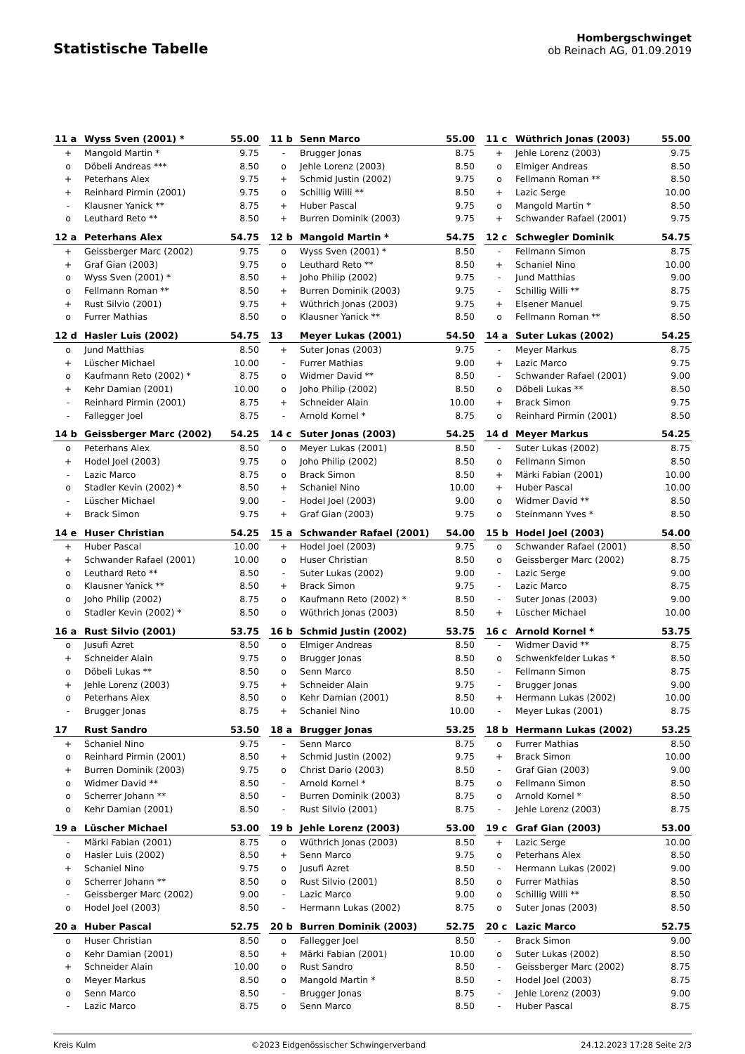Statistische Tabelle
Hombergschwinget
ob Reinach AG, 01.09.2019
| 11 a | Wyss Sven (2001) * | 55.00 |
| --- | --- | --- |
| + | Mangold Martin * | 9.75 |
| o | Döbeli Andreas *** | 8.50 |
| + | Peterhans Alex | 9.75 |
| + | Reinhard Pirmin (2001) | 9.75 |
| - | Klausner Yanick ** | 8.75 |
| o | Leuthard Reto ** | 8.50 |
| 11 b | Senn Marco | 55.00 |
| --- | --- | --- |
| - | Brugger Jonas | 8.75 |
| o | Jehle Lorenz (2003) | 8.50 |
| + | Schmid Justin (2002) | 9.75 |
| o | Schillig Willi ** | 8.50 |
| + | Huber Pascal | 9.75 |
| + | Burren Dominik (2003) | 9.75 |
| 11 c | Wüthrich Jonas (2003) | 55.00 |
| --- | --- | --- |
| + | Jehle Lorenz (2003) | 9.75 |
| o | Elmiger Andreas | 8.50 |
| o | Fellmann Roman ** | 8.50 |
| + | Lazic Serge | 10.00 |
| o | Mangold Martin * | 8.50 |
| + | Schwander Rafael (2001) | 9.75 |
| 12 a | Peterhans Alex | 54.75 |
| --- | --- | --- |
| + | Geissberger Marc (2002) | 9.75 |
| + | Graf Gian (2003) | 9.75 |
| o | Wyss Sven (2001) * | 8.50 |
| o | Fellmann Roman ** | 8.50 |
| + | Rust Silvio (2001) | 9.75 |
| o | Furrer Mathias | 8.50 |
| 12 b | Mangold Martin * | 54.75 |
| --- | --- | --- |
| o | Wyss Sven (2001) * | 8.50 |
| o | Leuthard Reto ** | 8.50 |
| + | Joho Philip (2002) | 9.75 |
| + | Burren Dominik (2003) | 9.75 |
| + | Wüthrich Jonas (2003) | 9.75 |
| o | Klausner Yanick ** | 8.50 |
| 12 c | Schwegler Dominik | 54.75 |
| --- | --- | --- |
| - | Fellmann Simon | 8.75 |
| + | Schaniel Nino | 10.00 |
| - | Jund Matthias | 9.00 |
| - | Schillig Willi ** | 8.75 |
| + | Elsener Manuel | 9.75 |
| o | Fellmann Roman ** | 8.50 |
| 12 d | Hasler Luis (2002) | 54.75 |
| --- | --- | --- |
| o | Jund Matthias | 8.50 |
| + | Lüscher Michael | 10.00 |
| o | Kaufmann Reto (2002) * | 8.75 |
| + | Kehr Damian (2001) | 10.00 |
| - | Reinhard Pirmin (2001) | 8.75 |
| - | Fallegger Joel | 8.75 |
| 13 | Meyer Lukas (2001) | 54.50 |
| --- | --- | --- |
| + | Suter Jonas (2003) | 9.75 |
| - | Furrer Mathias | 9.00 |
| o | Widmer David ** | 8.50 |
| o | Joho Philip (2002) | 8.50 |
| + | Schneider Alain | 10.00 |
| - | Arnold Kornel * | 8.75 |
| 14 a | Suter Lukas (2002) | 54.25 |
| --- | --- | --- |
| - | Meyer Markus | 8.75 |
| + | Lazic Marco | 9.75 |
| - | Schwander Rafael (2001) | 9.00 |
| o | Döbeli Lukas ** | 8.50 |
| + | Brack Simon | 9.75 |
| o | Reinhard Pirmin (2001) | 8.50 |
| 14 b | Geissberger Marc (2002) | 54.25 |
| --- | --- | --- |
| o | Peterhans Alex | 8.50 |
| + | Hodel Joel (2003) | 9.75 |
| - | Lazic Marco | 8.75 |
| o | Stadler Kevin (2002) * | 8.50 |
| - | Lüscher Michael | 9.00 |
| + | Brack Simon | 9.75 |
| 14 c | Suter Jonas (2003) | 54.25 |
| --- | --- | --- |
| o | Meyer Lukas (2001) | 8.50 |
| o | Joho Philip (2002) | 8.50 |
| o | Brack Simon | 8.50 |
| + | Schaniel Nino | 10.00 |
| - | Hodel Joel (2003) | 9.00 |
| + | Graf Gian (2003) | 9.75 |
| 14 d | Meyer Markus | 54.25 |
| --- | --- | --- |
| - | Suter Lukas (2002) | 8.75 |
| o | Fellmann Simon | 8.50 |
| + | Märki Fabian (2001) | 10.00 |
| + | Huber Pascal | 10.00 |
| o | Widmer David ** | 8.50 |
| o | Steinmann Yves * | 8.50 |
| 14 e | Huser Christian | 54.25 |
| --- | --- | --- |
| + | Huber Pascal | 10.00 |
| + | Schwander Rafael (2001) | 10.00 |
| o | Leuthard Reto ** | 8.50 |
| o | Klausner Yanick ** | 8.50 |
| o | Joho Philip (2002) | 8.75 |
| o | Stadler Kevin (2002) * | 8.50 |
| 15 a | Schwander Rafael (2001) | 54.00 |
| --- | --- | --- |
| + | Hodel Joel (2003) | 9.75 |
| o | Huser Christian | 8.50 |
| - | Suter Lukas (2002) | 9.00 |
| + | Brack Simon | 9.75 |
| o | Kaufmann Reto (2002) * | 8.50 |
| o | Wüthrich Jonas (2003) | 8.50 |
| 15 b | Hodel Joel (2003) | 54.00 |
| --- | --- | --- |
| o | Schwander Rafael (2001) | 8.50 |
| o | Geissberger Marc (2002) | 8.75 |
| - | Lazic Serge | 9.00 |
| - | Lazic Marco | 8.75 |
| - | Suter Jonas (2003) | 9.00 |
| + | Lüscher Michael | 10.00 |
| 16 a | Rust Silvio (2001) | 53.75 |
| --- | --- | --- |
| o | Jusufi Azret | 8.50 |
| + | Schneider Alain | 9.75 |
| o | Döbeli Lukas ** | 8.50 |
| + | Jehle Lorenz (2003) | 9.75 |
| o | Peterhans Alex | 8.50 |
| - | Brugger Jonas | 8.75 |
| 16 b | Schmid Justin (2002) | 53.75 |
| --- | --- | --- |
| o | Elmiger Andreas | 8.50 |
| o | Brugger Jonas | 8.50 |
| o | Senn Marco | 8.50 |
| + | Schneider Alain | 9.75 |
| o | Kehr Damian (2001) | 8.50 |
| + | Schaniel Nino | 10.00 |
| 16 c | Arnold Kornel * | 53.75 |
| --- | --- | --- |
| - | Widmer David ** | 8.75 |
| o | Schwenkfelder Lukas * | 8.50 |
| - | Fellmann Simon | 8.75 |
| - | Brugger Jonas | 9.00 |
| + | Hermann Lukas (2002) | 10.00 |
| - | Meyer Lukas (2001) | 8.75 |
| 17 | Rust Sandro | 53.50 |
| --- | --- | --- |
| + | Schaniel Nino | 9.75 |
| o | Reinhard Pirmin (2001) | 8.50 |
| + | Burren Dominik (2003) | 9.75 |
| o | Widmer David ** | 8.50 |
| o | Scherrer Johann ** | 8.50 |
| o | Kehr Damian (2001) | 8.50 |
| 18 a | Brugger Jonas | 53.25 |
| --- | --- | --- |
| - | Senn Marco | 8.75 |
| + | Schmid Justin (2002) | 9.75 |
| o | Christ Dario (2003) | 8.50 |
| - | Arnold Kornel * | 8.75 |
| - | Burren Dominik (2003) | 8.75 |
| - | Rust Silvio (2001) | 8.75 |
| 18 b | Hermann Lukas (2002) | 53.25 |
| --- | --- | --- |
| o | Furrer Mathias | 8.50 |
| + | Brack Simon | 10.00 |
| - | Graf Gian (2003) | 9.00 |
| o | Fellmann Simon | 8.50 |
| o | Arnold Kornel * | 8.50 |
| - | Jehle Lorenz (2003) | 8.75 |
| 19 a | Lüscher Michael | 53.00 |
| --- | --- | --- |
| - | Märki Fabian (2001) | 8.75 |
| o | Hasler Luis (2002) | 8.50 |
| + | Schaniel Nino | 9.75 |
| o | Scherrer Johann ** | 8.50 |
| - | Geissberger Marc (2002) | 9.00 |
| o | Hodel Joel (2003) | 8.50 |
| 19 b | Jehle Lorenz (2003) | 53.00 |
| --- | --- | --- |
| o | Wüthrich Jonas (2003) | 8.50 |
| + | Senn Marco | 9.75 |
| o | Jusufi Azret | 8.50 |
| o | Rust Silvio (2001) | 8.50 |
| - | Lazic Marco | 9.00 |
| - | Hermann Lukas (2002) | 8.75 |
| 19 c | Graf Gian (2003) | 53.00 |
| --- | --- | --- |
| + | Lazic Serge | 10.00 |
| o | Peterhans Alex | 8.50 |
| - | Hermann Lukas (2002) | 9.00 |
| o | Furrer Mathias | 8.50 |
| o | Schillig Willi ** | 8.50 |
| o | Suter Jonas (2003) | 8.50 |
| 20 a | Huber Pascal | 52.75 |
| --- | --- | --- |
| o | Huser Christian | 8.50 |
| o | Kehr Damian (2001) | 8.50 |
| + | Schneider Alain | 10.00 |
| o | Meyer Markus | 8.50 |
| o | Senn Marco | 8.50 |
| - | Lazic Marco | 8.75 |
| 20 b | Burren Dominik (2003) | 52.75 |
| --- | --- | --- |
| o | Fallegger Joel | 8.50 |
| + | Märki Fabian (2001) | 10.00 |
| o | Rust Sandro | 8.50 |
| o | Mangold Martin * | 8.50 |
| - | Brugger Jonas | 8.75 |
| o | Senn Marco | 8.50 |
| 20 c | Lazic Marco | 52.75 |
| --- | --- | --- |
| - | Brack Simon | 9.00 |
| o | Suter Lukas (2002) | 8.50 |
| - | Geissberger Marc (2002) | 8.75 |
| - | Hodel Joel (2003) | 8.75 |
| - | Jehle Lorenz (2003) | 9.00 |
| - | Huber Pascal | 8.75 |
Kreis Kulm ©2023 Eidgenössischer Schwingerverband 24.12.2023 17:28 Seite 2/3